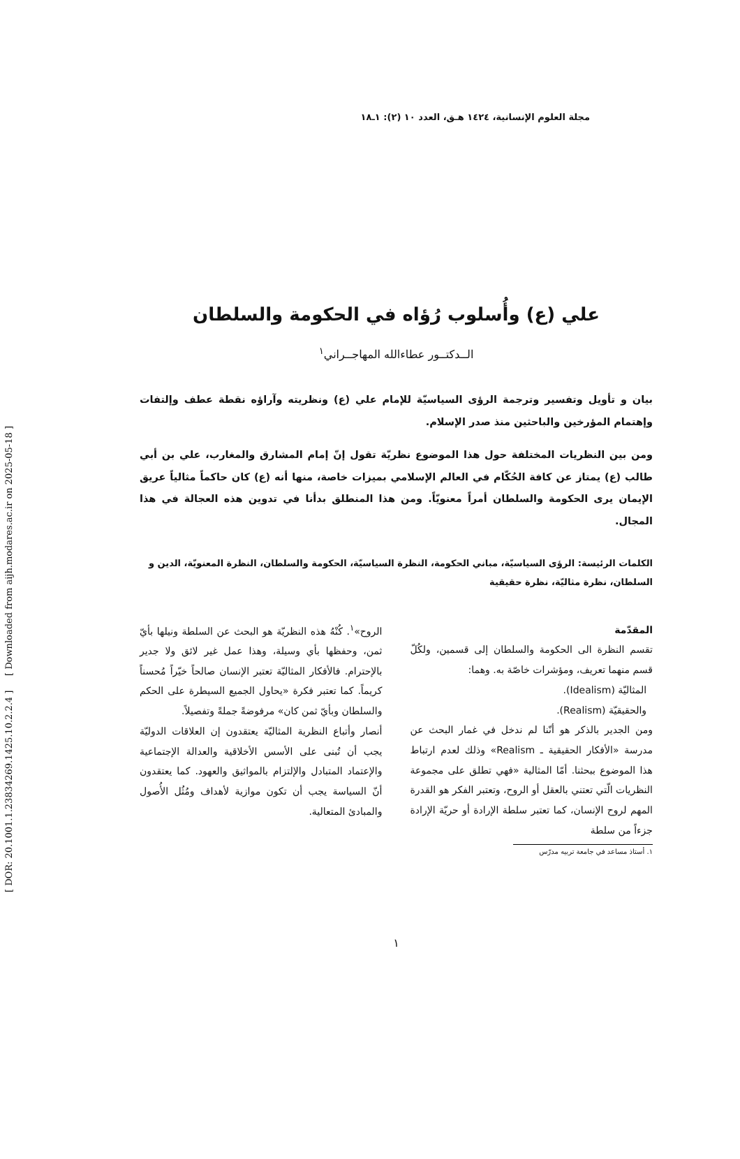مجلة العلوم الإنسانية، ١٤٢٤ هـق، العدد ١٠ (٢): ١ـ١٨
علي (ع) وأُسلوب رُؤاه في الحكومة والسلطان
الــدكتــور عطاءالله المهاجــراني<sup>١</sup>
بيان و تأويل وتفسير وترجمة الرؤى السياسيّة للإمام علي (ع) ونظريته وآراؤه نقطة عطف وإلتفات وإهتمام المؤرخين والباحثين منذ صدر الإسلام.
ومن بين النظريات المختلفة حول هذا الموضوع نظريّة تقول إنّ إمام المشارق والمغارب، علي بن أبي طالب (ع) يمتاز عن كافة الحُكّام في العالم الإسلامي بميزات خاصة، منها أنه (ع) كان حاكماً مثالياً عريق الإيمان يرى الحكومة والسلطان أمراً معنويّاً. ومن هذا المنطلق بدأنا في تدوين هذه العجالة في هذا المجال.
الكلمات الرئيسة: الرؤى السياسيّة، مباني الحكومة، النظرة السياسيّة، الحكومة والسلطان، النظرة المعنويّة، الدين و السلطان، نظرة مثاليّة، نظرة حقيقية
المقدّمة
تقسم النظرة الى الحكومة والسلطان إلى قسمين، ولكُلّ قسم منهما تعريف، ومؤشرات خاصّة به. وهما:
المثاليّة (Idealism).
والحقيقيّة (Realism).
ومن الجدير بالذكر هو أنّنا لم ندخل في غمار البحث عن مدرسة «الأفكار الحقيقية ـ Realism» وذلك لعدم ارتباط هذا الموضوع ببحثنا. أمّا المثالية «فهي تطلق على مجموعة النظريات الّتي تعتني بالعقل أو الروح، وتعتبر الفكر هو القدرة المهم لروح الإنسان، كما تعتبر سلطة الإرادة أو حريّة الإرادة جزءاً من سلطة
١. أستاذ مساعد في جامعة تربيه مدرّس
الروح»<sup>١</sup>. كُنْهُ هذه النظريّة هو البحث عن السلطة ونيلها بأيّ ثمن، وحفظها بأي وسيلة، وهذا عمل غير لائق ولا جدير بالإحترام. فالأفكار المثاليّة تعتبر الإنسان صالحاً خيّراً مُحسناً كريماً. كما تعتبر فكرة «يحاول الجميع السيطرة على الحكم والسلطان وبأيّ ثمن كان» مرفوضةً جملةً وتفصيلاً.
أنصار وأتباع النظرية المثاليّة يعتقدون إن العلاقات الدوليّة يجب أن تُبنى على الأسس الأخلاقية والعدالة الإجتماعية والإعتماد المتبادل والإلتزام بالمواثيق والعهود. كما يعتقدون أنّ السياسة يجب أن تكون موازية لأهداف ومُثُل الأُصول والمبادئ المتعالية.
١
[ DOR: 20.1001.1.23834269.1425.10.2.2.4 ] [ Downloaded from aijh.modares.ac.ir on 2025-05-18 ]